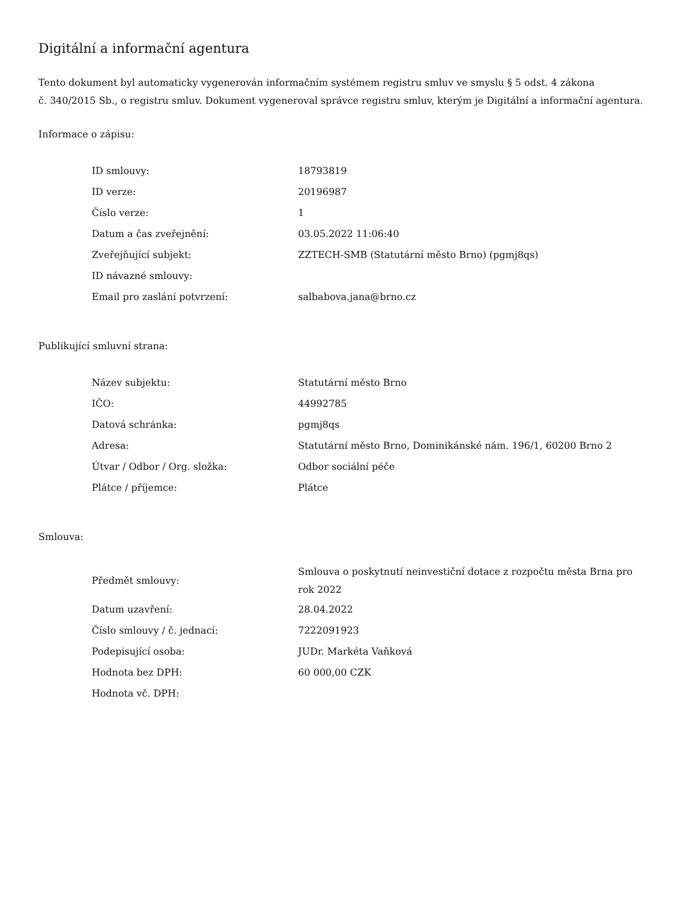Digitální a informační agentura
Tento dokument byl automaticky vygenerován informačním systémem registru smluv ve smyslu § 5 odst. 4 zákona
č. 340/2015 Sb., o registru smluv. Dokument vygeneroval správce registru smluv, kterým je Digitální a informační agentura.
Informace o zápisu:
| ID smlouvy: | 18793819 |
| ID verze: | 20196987 |
| Číslo verze: | 1 |
| Datum a čas zveřejnění: | 03.05.2022 11:06:40 |
| Zveřejňující subjekt: | ZZTECH-SMB (Statutární město Brno) (pgmj8qs) |
| ID návazné smlouvy: | |
| Email pro zaslání potvrzení: | salbabova.jana@brno.cz |
Publikující smluvní strana:
| Název subjektu: | Statutární město Brno |
| IČO: | 44992785 |
| Datová schránka: | pgmj8qs |
| Adresa: | Statutární město Brno, Dominikánské nám. 196/1, 60200 Brno 2 |
| Útvar / Odbor / Org. složka: | Odbor sociální péče |
| Plátce / příjemce: | Plátce |
Smlouva:
| Předmět smlouvy: | Smlouva o poskytnutí neinvestiční dotace z rozpočtu města Brna pro rok 2022 |
| Datum uzavření: | 28.04.2022 |
| Číslo smlouvy / č. jednací: | 7222091923 |
| Podepisující osoba: | JUDr. Markéta Vaňková |
| Hodnota bez DPH: | 60 000,00 CZK |
| Hodnota vč. DPH: | |